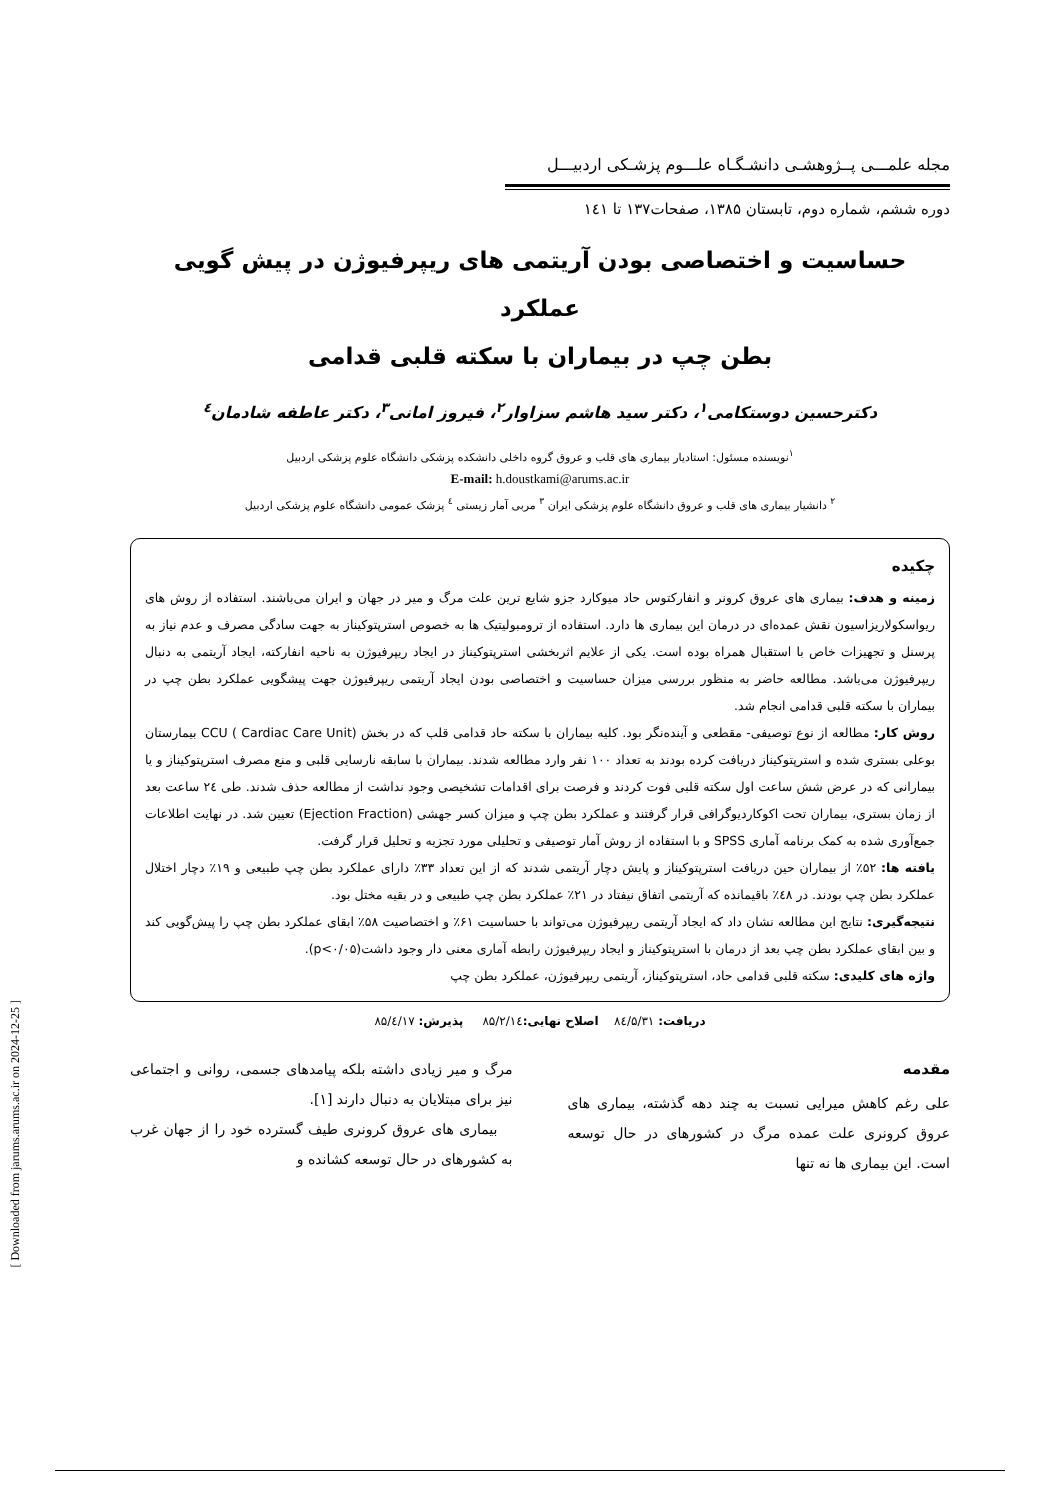مجله علمـــی پــژوهشـی دانشـگـاه علـــوم پزشـکی اردبیـــل
دوره ششم، شماره دوم، تابستان ۱۳۸۵، صفحات۱۳۷ تا ۱٤۱
حساسیت و اختصاصی بودن آریتمی های ریپرفیوژن در پیش گویی عملکرد
بطن چپ در بیماران با سکته قلبی قدامی
دکترحسین دوستکامی<sup>۱</sup>، دکتر سید هاشم سزاوار<sup>۲</sup>، فیروز امانی<sup>۳</sup>، دکتر عاطفه شادمان<sup>٤</sup>
<sup>۱</sup> نویسنده مسئول: استادیار بیماری های قلب و عروق گروه داخلی دانشکده پزشکی دانشگاه علوم پزشکی اردبیل
E-mail: h.doustkami@arums.ac.ir
<sup>۲</sup> دانشیار بیماری های قلب و عروق دانشگاه علوم پزشکی ایران <sup>۳</sup> مربی آمار زیستی <sup>٤</sup> پزشک عمومی دانشگاه علوم پزشکی اردبیل
چکیده
زمینه و هدف: بیماری های عروق کرونر و انفارکتوس حاد میوکارد جزو شایع ترین علت مرگ و میر در جهان و ایران می‌باشند. استفاده از روش های ریواسکولاریزاسیون نقش عمده‌ای در درمان این بیماری ها دارد. استفاده از ترومبولیتیک ها به خصوص استرپتوکیناز به جهت سادگی مصرف و عدم نیاز به پرسنل و تجهیزات خاص با استقبال همراه بوده است. یکی از علایم اثربخشی استرپتوکیناز در ایجاد ریپرفیوژن به ناحیه انفارکته، ایجاد آریتمی به دنبال ریپرفیوژن می‌باشد. مطالعه حاضر به منظور بررسی میزان حساسیت و اختصاصی بودن ایجاد آریتمی ریپرفیوژن جهت پیشگویی عملکرد بطن چپ در بیماران با سکته قلبی قدامی انجام شد.
روش کار: مطالعه از نوع توصیفی- مقطعی و آینده‌نگر بود. کلیه بیماران با سکته حاد قدامی قلب که در بخش CCU ( Cardiac Care Unit) بیمارستان بوعلی بستری شده و استرپتوکیناز دریافت کرده بودند به تعداد ۱۰۰ نفر وارد مطالعه شدند. بیماران با سابقه نارسایی قلبی و منع مصرف استرپتوکیناز و یا بیمارانی که در عرض شش ساعت اول سکته قلبی فوت کردند و فرصت برای اقدامات تشخیصی وجود نداشت از مطالعه حذف شدند. طی ۲٤ ساعت بعد از زمان بستری، بیماران تحت اکوکاردیوگرافی قرار گرفتند و عملکرد بطن چپ و میزان کسر جهشی (Ejection Fraction) تعیین شد. در نهایت اطلاعات جمع‌آوری شده به کمک برنامه آماری SPSS و با استفاده از روش آمار توصیفی و تحلیلی مورد تجزیه و تحلیل قرار گرفت.
یافته ها: ۵۲٪ از بیماران حین دریافت استرپتوکیناز و پایش دچار آریتمی شدند که از این تعداد ۳۳٪ دارای عملکرد بطن چپ طبیعی و ۱۹٪ دچار اختلال عملکرد بطن چپ بودند. در ٤۸٪ باقیمانده که آریتمی اتفاق نیفتاد در ۲۱٪ عملکرد بطن چپ طبیعی و در بقیه مختل بود.
نتیجه‌گیری: نتایج این مطالعه نشان داد که ایجاد آریتمی ریپرفیوژن می‌تواند با حساسیت ۶۱٪ و اختصاصیت ۵۸٪ ابقای عملکرد بطن چپ را پیش‌گویی کند و بین ابقای عملکرد بطن چپ بعد از درمان با استرپتوکیناز و ایجاد ریپرفیوژن رابطه آماری معنی دار وجود داشت(p<۰/۰۵).
واژه های کلیدی: سکته قلبی قدامی حاد، استرپتوکیناز، آریتمی ریپرفیوژن، عملکرد بطن چپ
دریافت: ۸٤/۵/۳۱ اصلاح نهایی: ۸۵/۲/۱٤ پذیرش: ۸۵/٤/۱۷
مقدمه
علی رغم کاهش میرایی نسبت به چند دهه گذشته، بیماری های عروق کرونری علت عمده مرگ در کشورهای در حال توسعه است. این بیماری ها نه تنها
مرگ و میر زیادی داشته بلکه پیامدهای جسمی، روانی و اجتماعی نیز برای مبتلایان به دنبال دارند [۱].
بیماری های عروق کرونری طیف گسترده خود را از جهان غرب به کشورهای در حال توسعه کشانده و
[ Downloaded from jarums.arums.ac.ir on 2024-12-25 ]